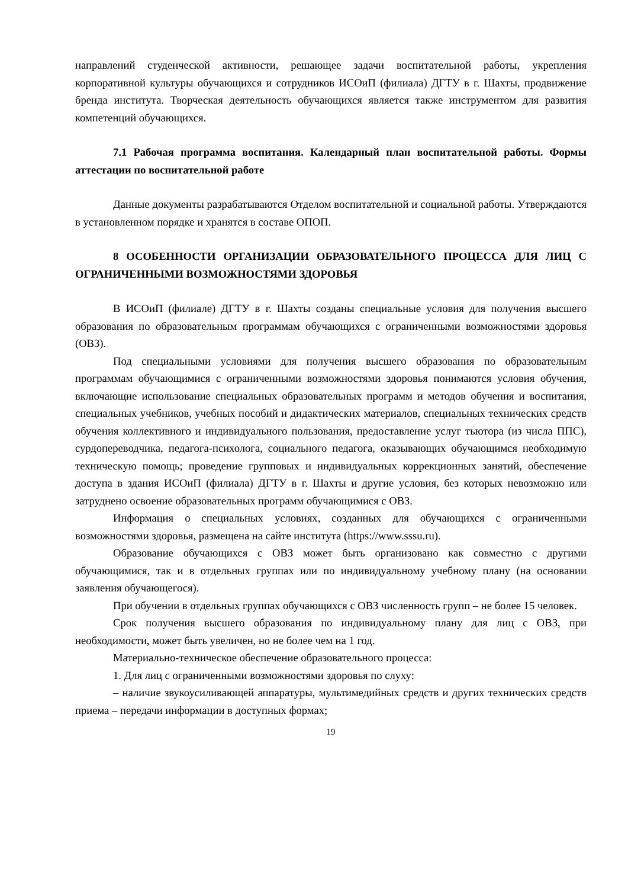направлений студенческой активности, решающее задачи воспитательной работы, укрепления корпоративной культуры обучающихся и сотрудников ИСОиП (филиала) ДГТУ в г. Шахты, продвижение бренда института. Творческая деятельность обучающихся является также инструментом для развития компетенций обучающихся.
7.1 Рабочая программа воспитания. Календарный план воспитательной работы. Формы аттестации по воспитательной работе
Данные документы разрабатываются Отделом воспитательной и социальной работы. Утверждаются в установленном порядке и хранятся в составе ОПОП.
8 ОСОБЕННОСТИ ОРГАНИЗАЦИИ ОБРАЗОВАТЕЛЬНОГО ПРОЦЕССА ДЛЯ ЛИЦ С ОГРАНИЧЕННЫМИ ВОЗМОЖНОСТЯМИ ЗДОРОВЬЯ
В ИСОиП (филиале) ДГТУ в г. Шахты созданы специальные условия для получения высшего образования по образовательным программам обучающихся с ограниченными возможностями здоровья (ОВЗ).
Под специальными условиями для получения высшего образования по образовательным программам обучающимися с ограниченными возможностями здоровья понимаются условия обучения, включающие использование специальных образовательных программ и методов обучения и воспитания, специальных учебников, учебных пособий и дидактических материалов, специальных технических средств обучения коллективного и индивидуального пользования, предоставление услуг тьютора (из числа ППС), сурдопереводчика, педагога-психолога, социального педагога, оказывающих обучающимся необходимую техническую помощь; проведение групповых и индивидуальных коррекционных занятий, обеспечение доступа в здания ИСОиП (филиала) ДГТУ в г. Шахты и другие условия, без которых невозможно или затруднено освоение образовательных программ обучающимися с ОВЗ.
Информация о специальных условиях, созданных для обучающихся с ограниченными возможностями здоровья, размещена на сайте института (https://www.sssu.ru).
Образование обучающихся с ОВЗ может быть организовано как совместно с другими обучающимися, так и в отдельных группах или по индивидуальному учебному плану (на основании заявления обучающегося).
При обучении в отдельных группах обучающихся с ОВЗ численность групп – не более 15 человек.
Срок получения высшего образования по индивидуальному плану для лиц с ОВЗ, при необходимости, может быть увеличен, но не более чем на 1 год.
Материально-техническое обеспечение образовательного процесса:
1. Для лиц с ограниченными возможностями здоровья по слуху:
– наличие звукоусиливающей аппаратуры, мультимедийных средств и других технических средств приема – передачи информации в доступных формах;
19